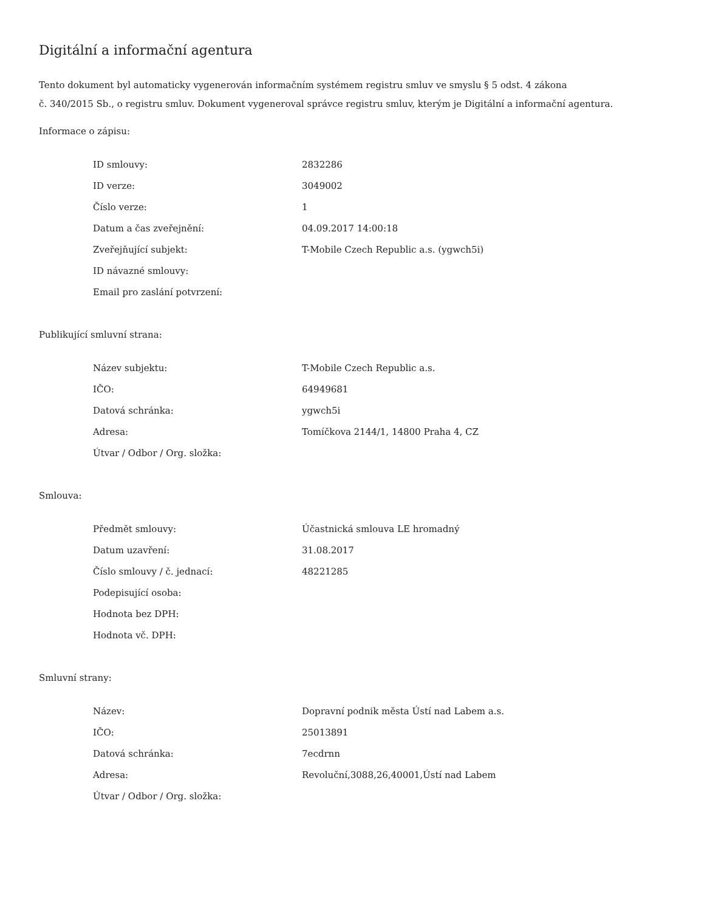Digitální a informační agentura
Tento dokument byl automaticky vygenerován informačním systémem registru smluv ve smyslu § 5 odst. 4 zákona
č. 340/2015 Sb., o registru smluv. Dokument vygeneroval správce registru smluv, kterým je Digitální a informační agentura.
Informace o zápisu:
| ID smlouvy: | 2832286 |
| ID verze: | 3049002 |
| Číslo verze: | 1 |
| Datum a čas zveřejnění: | 04.09.2017 14:00:18 |
| Zveřejňující subjekt: | T-Mobile Czech Republic a.s. (ygwch5i) |
| ID návazné smlouvy: | |
| Email pro zaslání potvrzení: | |
Publikující smluvní strana:
| Název subjektu: | T-Mobile Czech Republic a.s. |
| IČO: | 64949681 |
| Datová schránka: | ygwch5i |
| Adresa: | Tomíčkova 2144/1, 14800 Praha 4, CZ |
| Útvar / Odbor / Org. složka: | |
Smlouva:
| Předmět smlouvy: | Účastnická smlouva LE hromadný |
| Datum uzavření: | 31.08.2017 |
| Číslo smlouvy / č. jednací: | 48221285 |
| Podepisující osoba: | |
| Hodnota bez DPH: | |
| Hodnota vč. DPH: | |
Smluvní strany:
| Název: | Dopravní podnik města Ústí nad Labem a.s. |
| IČO: | 25013891 |
| Datová schránka: | 7ecdrnn |
| Adresa: | Revoluční,3088,26,40001,Ústí nad Labem |
| Útvar / Odbor / Org. složka: | |